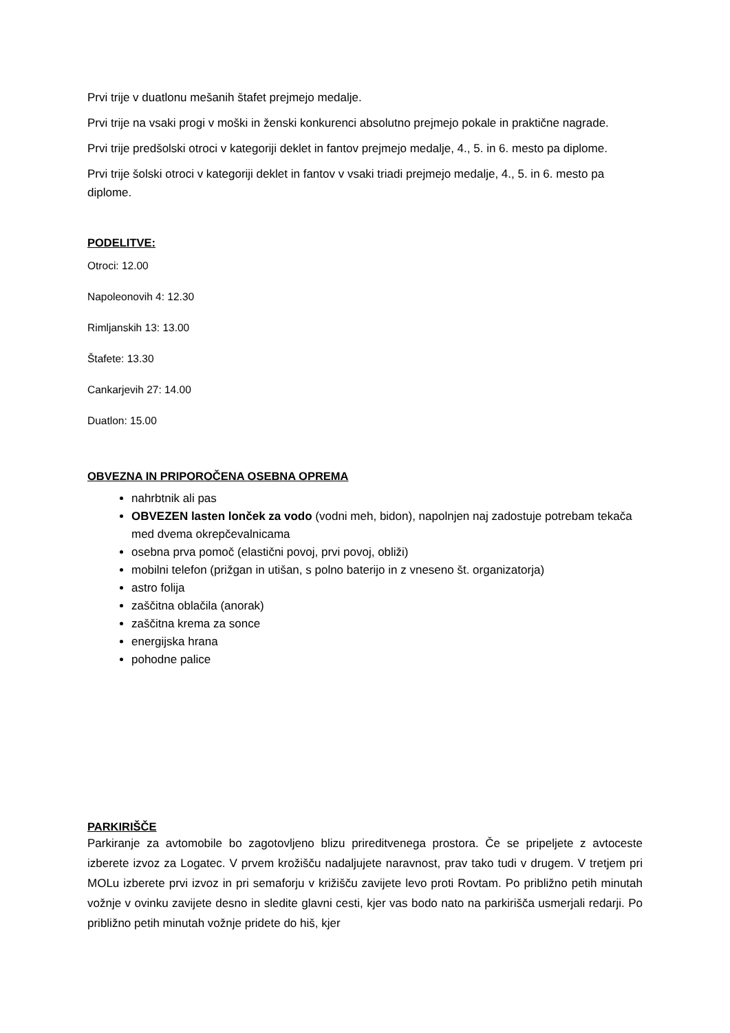Prvi trije v duatlonu mešanih štafet prejmejo medalje.
Prvi trije na vsaki progi v moški in ženski konkurenci absolutno prejmejo pokale in praktične nagrade.
Prvi trije predšolski otroci v kategoriji deklet in fantov prejmejo medalje, 4., 5. in 6. mesto pa diplome.
Prvi trije šolski otroci v kategoriji deklet in fantov v vsaki triadi prejmejo medalje, 4., 5. in 6. mesto pa diplome.
PODELITVE:
Otroci: 12.00
Napoleonovih 4: 12.30
Rimljanskih 13: 13.00
Štafete: 13.30
Cankarjevih 27: 14.00
Duatlon: 15.00
OBVEZNA IN PRIPOROČENA OSEBNA OPREMA
nahrbtnik ali pas
OBVEZEN lasten lonček za vodo (vodni meh, bidon), napolnjen naj zadostuje potrebam tekača med dvema okrepčevalnicama
osebna prva pomoč (elastični povoj, prvi povoj, obliži)
mobilni telefon (prižgan in utišan, s polno baterijo in z vneseno št. organizatorja)
astro folija
zaščitna oblačila (anorak)
zaščitna krema za sonce
energijska hrana
pohodne palice
PARKIRIŠČE
Parkiranje za avtomobile bo zagotovljeno blizu prireditvenega prostora. Če se pripeljete z avtoceste izberete izvoz za Logatec. V prvem krožišču nadaljujete naravnost, prav tako tudi v drugem. V tretjem pri MOLu izberete prvi izvoz in pri semaforju v križišču zavijete levo proti Rovtam. Po približno petih minutah vožnje v ovinku zavijete desno in sledite glavni cesti, kjer vas bodo nato na parkirišča usmerjali redarji. Po približno petih minutah vožnje pridete do hiš, kjer